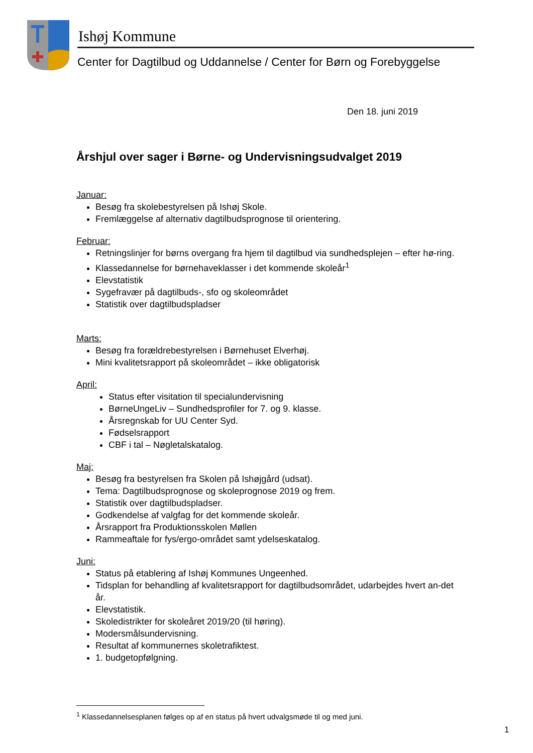Ishøj Kommune
Center for Dagtilbud og Uddannelse / Center for Børn og Forebyggelse
Den 18. juni 2019
Årshjul over sager i Børne- og Undervisningsudvalget 2019
Januar:
Besøg fra skolebestyrelsen på Ishøj Skole.
Fremlæggelse af alternativ dagtilbudsprognose til orientering.
Februar:
Retningslinjer for børns overgang fra hjem til dagtilbud via sundhedsplejen – efter hø-ring.
Klassedannelse for børnehaveklasser i det kommende skoleår<sup>1</sup>
Elevstatistik
Sygefravær på dagtilbuds-, sfo og skoleområdet
Statistik over dagtilbudspladser
Marts:
Besøg fra forældrebestyrelsen i Børnehuset Elverhøj.
Mini kvalitetsrapport på skoleområdet – ikke obligatorisk
April:
Status efter visitation til specialundervisning
BørneUngeLiv – Sundhedsprofiler for 7. og 9. klasse.
Årsregnskab for UU Center Syd.
Fødselsrapport
CBF i tal – Nøgletalskatalog.
Maj:
Besøg fra bestyrelsen fra Skolen på Ishøjgård (udsat).
Tema: Dagtilbudsprognose og skoleprognose 2019 og frem.
Statistik over dagtilbudspladser.
Godkendelse af valgfag for det kommende skoleår.
Årsrapport fra Produktionsskolen Møllen
Rammeaftale for fys/ergo-området samt ydelseskatalog.
Juni:
Status på etablering af Ishøj Kommunes Ungeenhed.
Tidsplan for behandling af kvalitetsrapport for dagtilbudsområdet, udarbejdes hvert an-det år.
Elevstatistik.
Skoledistrikter for skoleåret 2019/20 (til høring).
Modersmålsundervisning.
Resultat af kommunernes skoletrafiktest.
1. budgetopfølgning.
<sup>1</sup> Klassedannelsesplanen følges op af en status på hvert udvalgsmøde til og med juni.
1